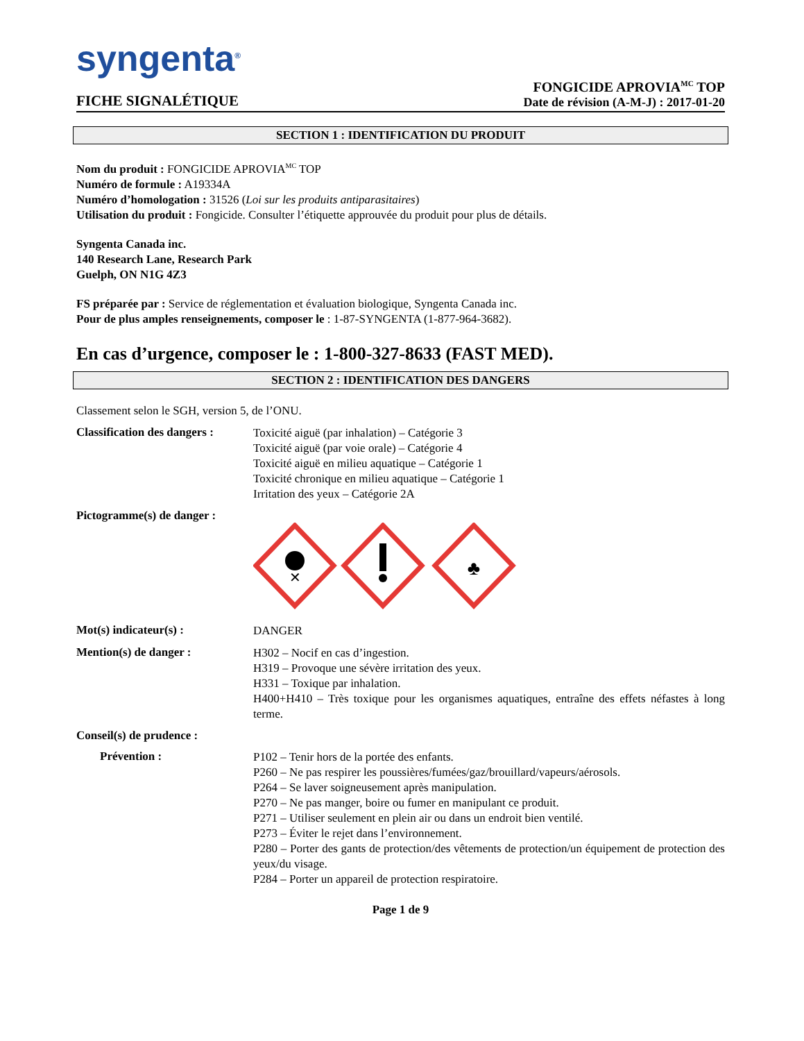syngenta<sup>®</sup>
FICHE SIGNALÉTIQUE
FONGICIDE APROVIA<sup>MC</sup> TOP
Date de révision (A-M-J) : 2017-01-20
SECTION 1 : IDENTIFICATION DU PRODUIT
Nom du produit : FONGICIDE APROVIA<sup>MC</sup> TOP
Numéro de formule : A19334A
Numéro d’homologation : 31526 (Loi sur les produits antiparasitaires)
Utilisation du produit : Fongicide. Consulter l’étiquette approuvée du produit pour plus de détails.
Syngenta Canada inc.
140 Research Lane, Research Park
Guelph, ON N1G 4Z3
FS préparée par : Service de réglementation et évaluation biologique, Syngenta Canada inc.
Pour de plus amples renseignements, composer le : 1-87-SYNGENTA (1-877-964-3682).
En cas d’urgence, composer le : 1-800-327-8633 (FAST MED).
SECTION 2 : IDENTIFICATION DES DANGERS
Classement selon le SGH, version 5, de l’ONU.
Classification des dangers :
Toxicité aiguë (par inhalation) – Catégorie 3
Toxicité aiguë (par voie orale) – Catégorie 4
Toxicité aiguë en milieu aquatique – Catégorie 1
Toxicité chronique en milieu aquatique – Catégorie 1
Irritation des yeux – Catégorie 2A
Pictogramme(s) de danger :
✕
♣
Mot(s) indicateur(s) :
DANGER
Mention(s) de danger :
H302 – Nocif en cas d’ingestion.
H319 – Provoque une sévère irritation des yeux.
H331 – Toxique par inhalation.
H400+H410 – Très toxique pour les organismes aquatiques, entraîne des effets néfastes à long terme.
Conseil(s) de prudence :
Prévention :
P102 – Tenir hors de la portée des enfants.
P260 – Ne pas respirer les poussières/fumées/gaz/brouillard/vapeurs/aérosols.
P264 – Se laver soigneusement après manipulation.
P270 – Ne pas manger, boire ou fumer en manipulant ce produit.
P271 – Utiliser seulement en plein air ou dans un endroit bien ventilé.
P273 – Éviter le rejet dans l’environnement.
P280 – Porter des gants de protection/des vêtements de protection/un équipement de protection des yeux/du visage.
P284 – Porter un appareil de protection respiratoire.
Page 1 de 9